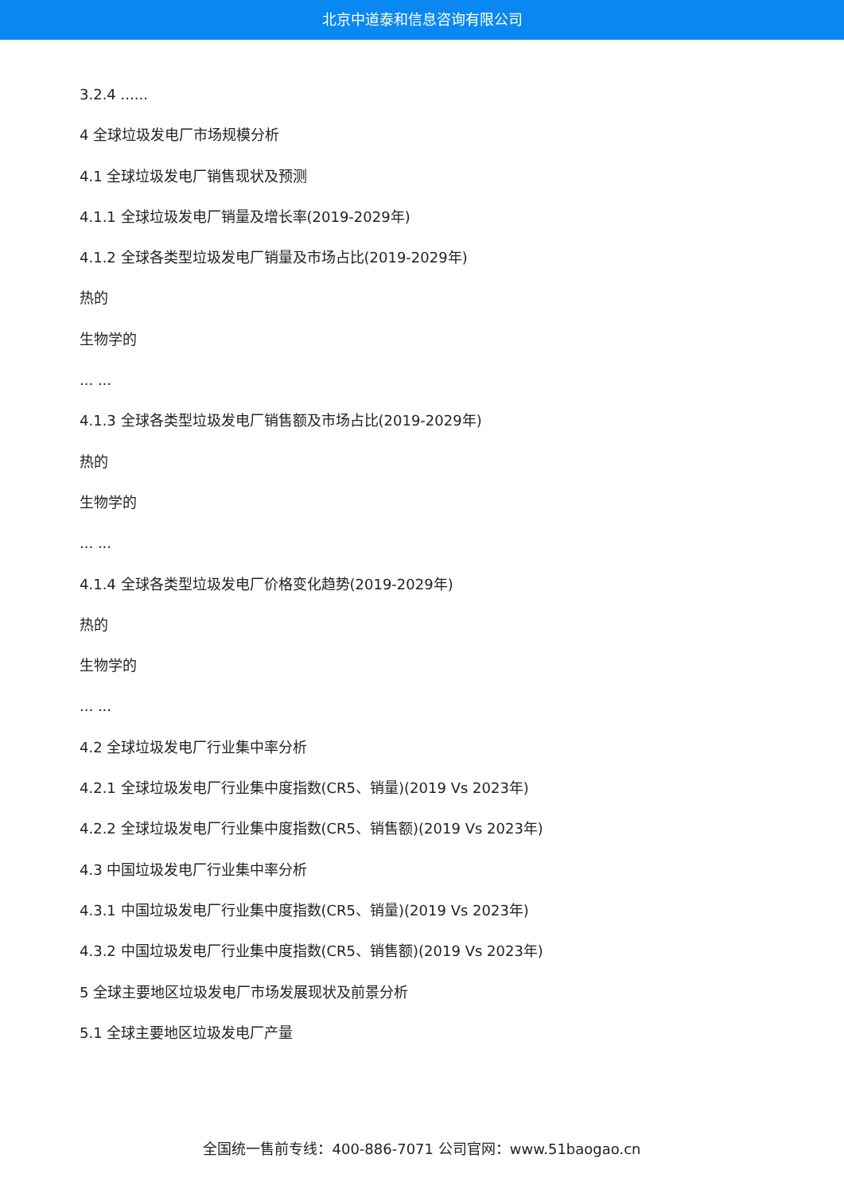北京中道泰和信息咨询有限公司
3.2.4 ......
4 全球垃圾发电厂市场规模分析
4.1 全球垃圾发电厂销售现状及预测
4.1.1 全球垃圾发电厂销量及增长率(2019-2029年)
4.1.2 全球各类型垃圾发电厂销量及市场占比(2019-2029年)
热的
生物学的
... ...
4.1.3 全球各类型垃圾发电厂销售额及市场占比(2019-2029年)
热的
生物学的
... ...
4.1.4 全球各类型垃圾发电厂价格变化趋势(2019-2029年)
热的
生物学的
... ...
4.2 全球垃圾发电厂行业集中率分析
4.2.1 全球垃圾发电厂行业集中度指数(CR5、销量)(2019 Vs 2023年)
4.2.2 全球垃圾发电厂行业集中度指数(CR5、销售额)(2019 Vs 2023年)
4.3 中国垃圾发电厂行业集中率分析
4.3.1 中国垃圾发电厂行业集中度指数(CR5、销量)(2019 Vs 2023年)
4.3.2 中国垃圾发电厂行业集中度指数(CR5、销售额)(2019 Vs 2023年)
5 全球主要地区垃圾发电厂市场发展现状及前景分析
5.1 全球主要地区垃圾发电厂产量
全国统一售前专线：400-886-7071 公司官网：www.51baogao.cn